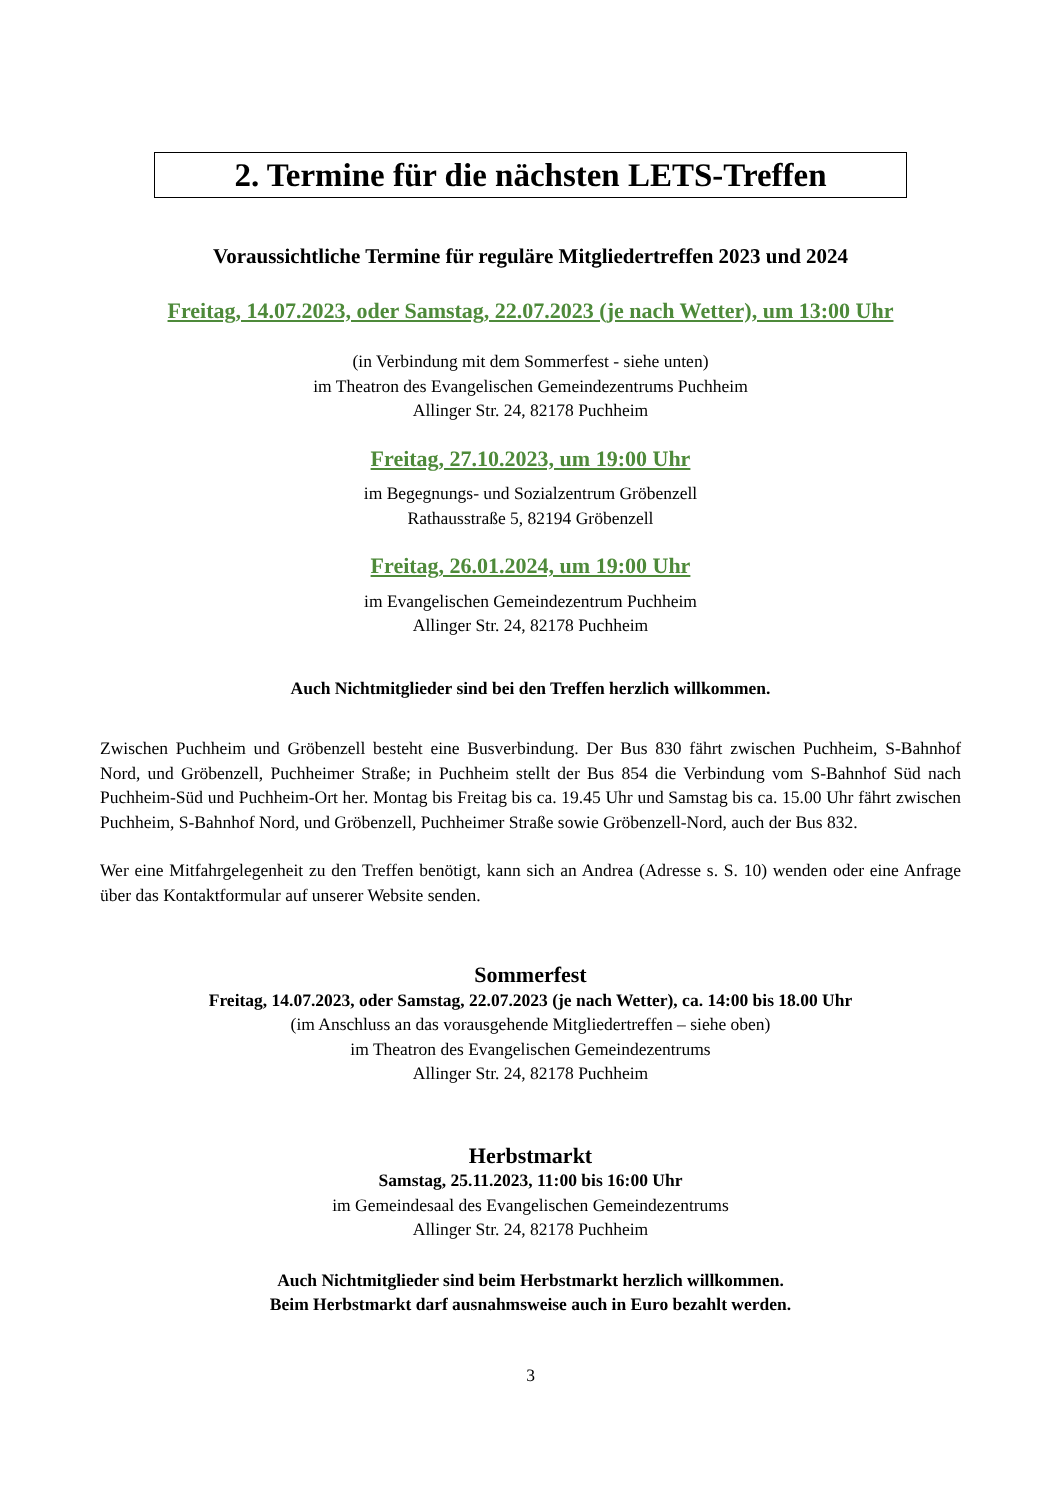2. Termine für die nächsten LETS-Treffen
Voraussichtliche Termine für reguläre Mitgliedertreffen 2023 und 2024
Freitag, 14.07.2023, oder Samstag, 22.07.2023 (je nach Wetter), um 13:00 Uhr
(in Verbindung mit dem Sommerfest - siehe unten)
im Theatron des Evangelischen Gemeindezentrums Puchheim
Allinger Str. 24, 82178 Puchheim
Freitag, 27.10.2023, um 19:00 Uhr
im Begegnungs- und Sozialzentrum Gröbenzell
Rathausstraße 5, 82194 Gröbenzell
Freitag, 26.01.2024, um 19:00 Uhr
im Evangelischen Gemeindezentrum Puchheim
Allinger Str. 24, 82178 Puchheim
Auch Nichtmitglieder sind bei den Treffen herzlich willkommen.
Zwischen Puchheim und Gröbenzell besteht eine Busverbindung. Der Bus 830 fährt zwischen Puchheim, S-Bahnhof Nord, und Gröbenzell, Puchheimer Straße; in Puchheim stellt der Bus 854 die Verbindung vom S-Bahnhof Süd nach Puchheim-Süd und Puchheim-Ort her. Montag bis Freitag bis ca. 19.45 Uhr und Samstag bis ca. 15.00 Uhr fährt zwischen Puchheim, S-Bahnhof Nord, und Gröbenzell, Puchheimer Straße sowie Gröbenzell-Nord, auch der Bus 832.
Wer eine Mitfahrgelegenheit zu den Treffen benötigt, kann sich an Andrea (Adresse s. S. 10) wenden oder eine Anfrage über das Kontaktformular auf unserer Website senden.
Sommerfest
Freitag, 14.07.2023, oder Samstag, 22.07.2023 (je nach Wetter), ca. 14:00 bis 18.00 Uhr
(im Anschluss an das vorausgehende Mitgliedertreffen – siehe oben)
im Theatron des Evangelischen Gemeindezentrums
Allinger Str. 24, 82178 Puchheim
Herbstmarkt
Samstag, 25.11.2023, 11:00 bis 16:00 Uhr
im Gemeindesaal des Evangelischen Gemeindezentrums
Allinger Str. 24, 82178 Puchheim
Auch Nichtmitglieder sind beim Herbstmarkt herzlich willkommen.
Beim Herbstmarkt darf ausnahmsweise auch in Euro bezahlt werden.
3